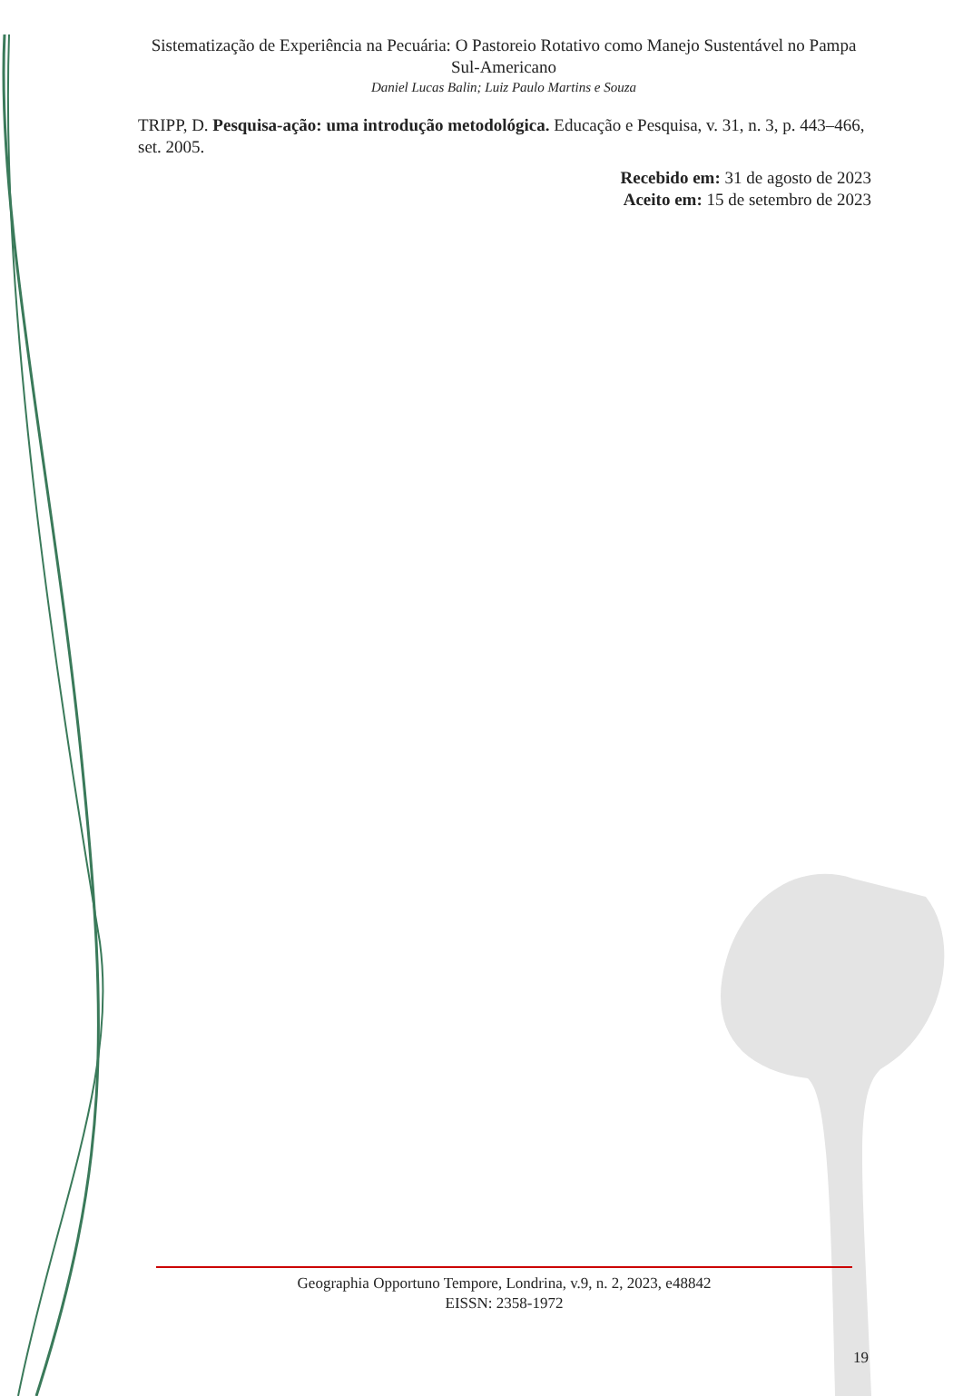Sistematização de Experiência na Pecuária: O Pastoreio Rotativo como Manejo Sustentável no Pampa Sul-Americano
Daniel Lucas Balin; Luiz Paulo Martins e Souza
TRIPP, D. Pesquisa-ação: uma introdução metodológica. Educação e Pesquisa, v. 31, n. 3, p. 443–466, set. 2005.
Recebido em: 31 de agosto de 2023
Aceito em: 15 de setembro de 2023
Geographia Opportuno Tempore, Londrina, v.9, n. 2, 2023, e48842
EISSN: 2358-1972
19